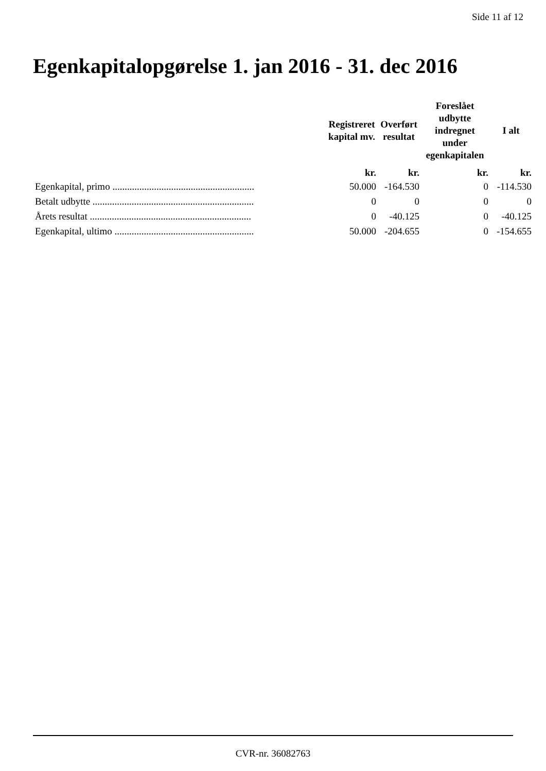Side 11 af 12
Egenkapitalopgørelse 1. jan 2016 - 31. dec 2016
| | | Registreret kapital mv. | Overført resultat | Foreslået udbytte indregnet under egenkapitalen | I alt |
| --- | --- | --- | --- | --- | --- |
| | | kr. | kr. | kr. | kr. |
| Egenkapital, primo .......................................................... | | 50.000 | -164.530 | 0 | -114.530 |
| Betalt udbytte .................................................................. | | 0 | 0 | 0 | 0 |
| Årets resultat .................................................................. | | 0 | -40.125 | 0 | -40.125 |
| Egenkapital, ultimo ......................................................... | | 50.000 | -204.655 | 0 | -154.655 |
CVR-nr. 36082763